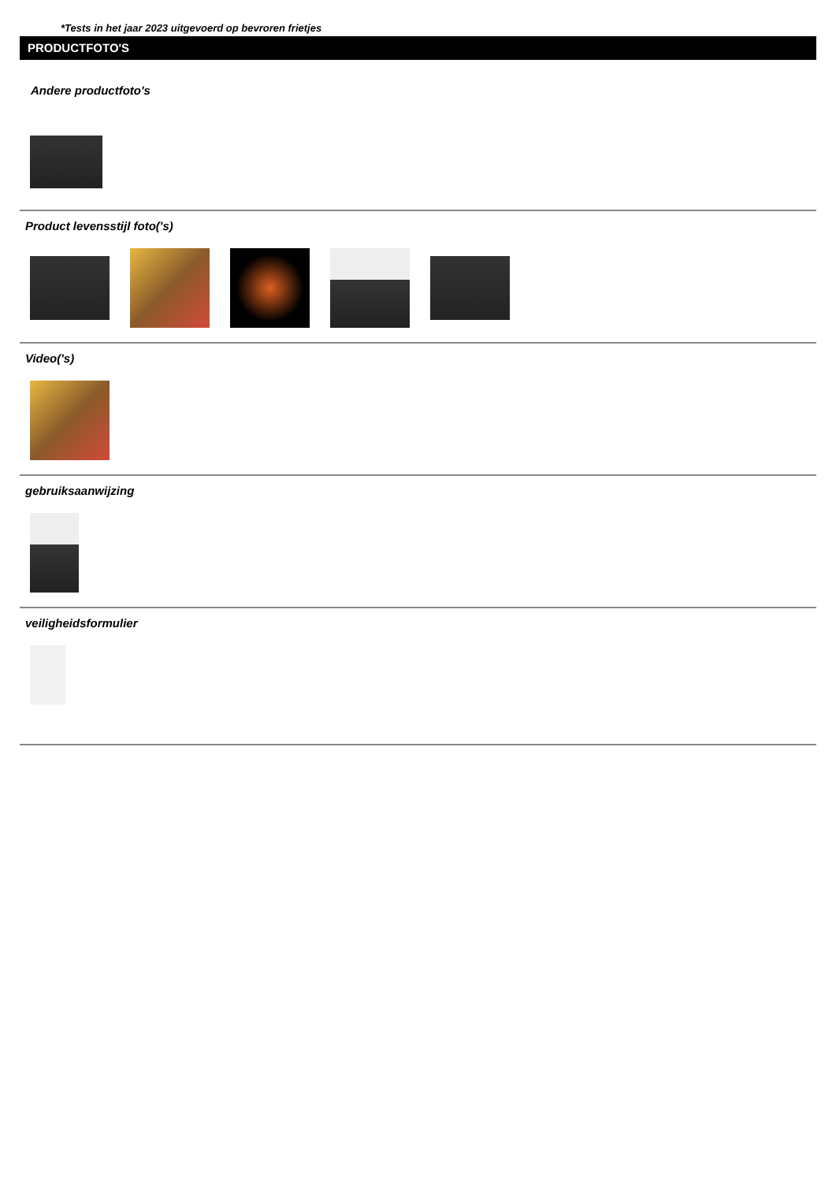*Tests in het jaar 2023 uitgevoerd op bevroren frietjes
PRODUCTFOTO'S
Andere productfoto's
Product levensstijl foto('s)
Video('s)
gebruiksaanwijzing
veiligheidsformulier